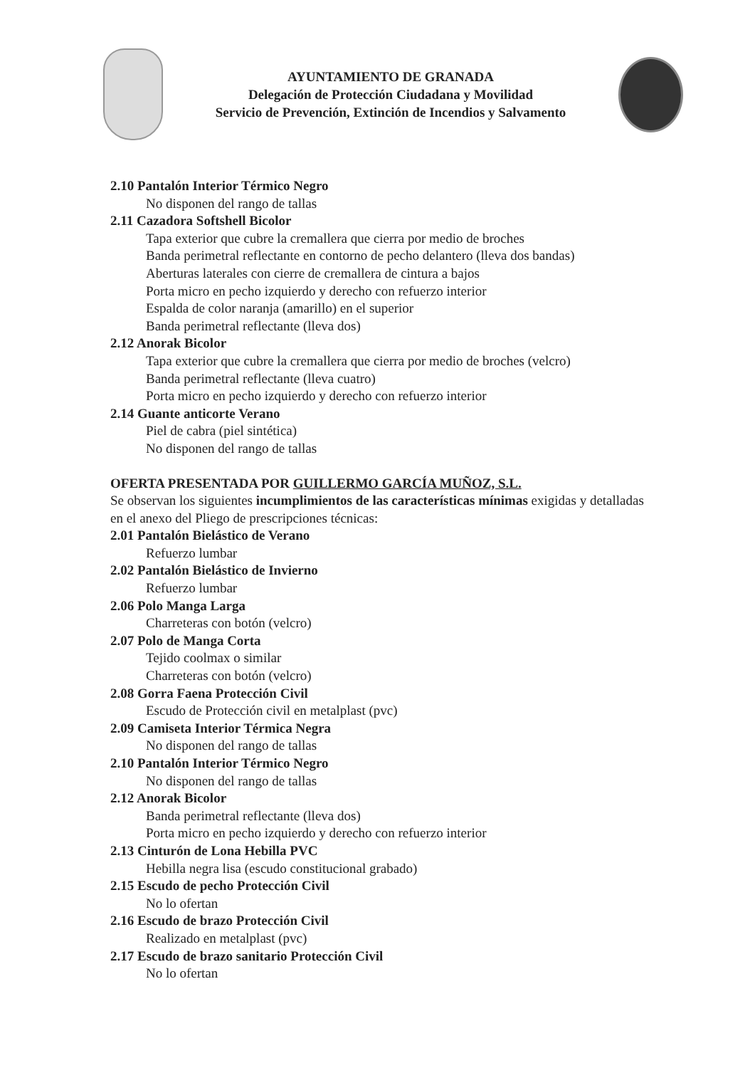AYUNTAMIENTO DE GRANADA
Delegación de Protección Ciudadana y Movilidad
Servicio de Prevención, Extinción de Incendios y Salvamento
2.10 Pantalón Interior Térmico Negro
No disponen del rango de tallas
2.11 Cazadora Softshell Bicolor
Tapa exterior que cubre la cremallera que cierra por medio de broches
Banda perimetral reflectante en contorno de pecho delantero (lleva dos bandas)
Aberturas laterales con cierre de cremallera de cintura a bajos
Porta micro en pecho izquierdo y derecho con refuerzo interior
Espalda de color naranja (amarillo) en el superior
Banda perimetral reflectante (lleva dos)
2.12 Anorak Bicolor
Tapa exterior que cubre la cremallera que cierra por medio de broches (velcro)
Banda perimetral reflectante (lleva cuatro)
Porta micro en pecho izquierdo y derecho con refuerzo interior
2.14 Guante anticorte Verano
Piel de cabra (piel sintética)
No disponen del rango de tallas
OFERTA PRESENTADA POR GUILLERMO GARCÍA MUÑOZ, S.L.
Se observan los siguientes incumplimientos de las características mínimas exigidas y detalladas en el anexo del Pliego de prescripciones técnicas:
2.01 Pantalón Bielástico de Verano
Refuerzo lumbar
2.02 Pantalón Bielástico de Invierno
Refuerzo lumbar
2.06 Polo Manga Larga
Charreteras con botón (velcro)
2.07 Polo de Manga Corta
Tejido coolmax o similar
Charreteras con botón (velcro)
2.08 Gorra Faena Protección Civil
Escudo de Protección civil en metalplast (pvc)
2.09 Camiseta Interior Térmica Negra
No disponen del rango de tallas
2.10 Pantalón Interior Térmico Negro
No disponen del rango de tallas
2.12 Anorak Bicolor
Banda perimetral reflectante (lleva dos)
Porta micro en pecho izquierdo y derecho con refuerzo interior
2.13 Cinturón de Lona Hebilla PVC
Hebilla negra lisa (escudo constitucional grabado)
2.15 Escudo de pecho Protección Civil
No lo ofertan
2.16 Escudo de brazo Protección Civil
Realizado en metalplast (pvc)
2.17 Escudo de brazo sanitario Protección Civil
No lo ofertan